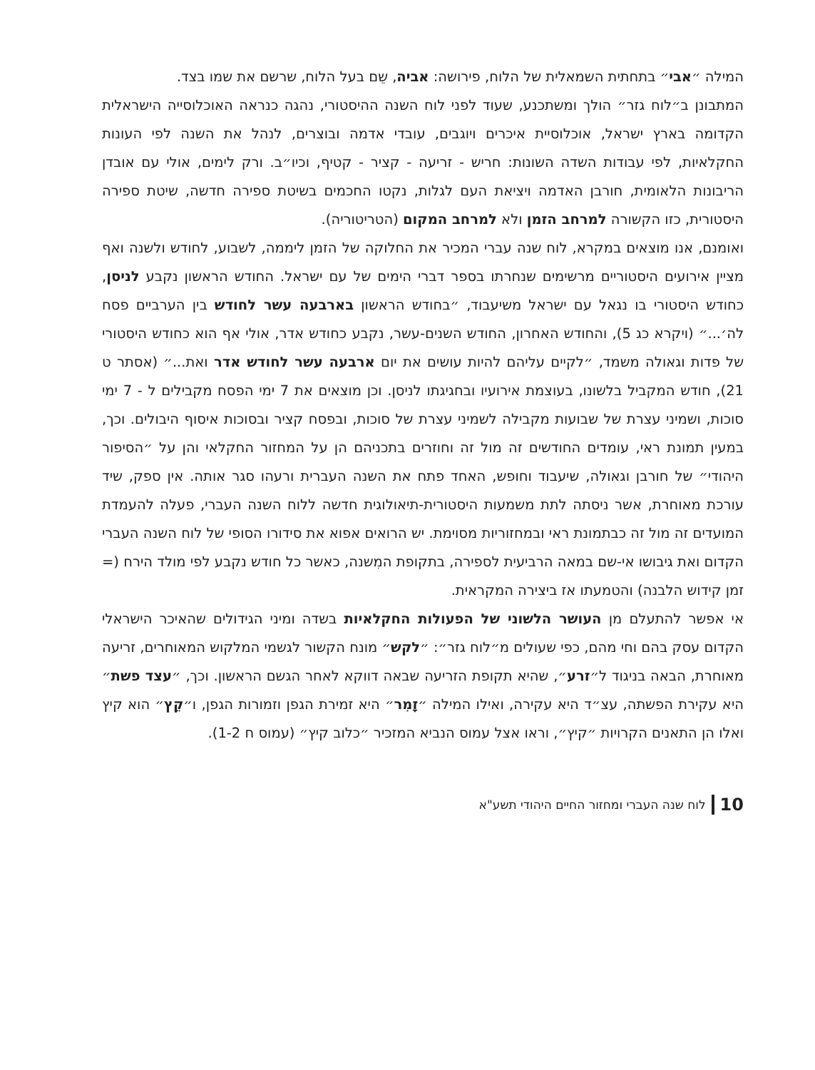המילה ״אבי״ בתחתית השמאלית של הלוח, פירושה: אביה, שֵם בעל הלוח, שרשם את שמו בצד.
המתבונן ב״לוח גזר״ הולך ומשתכנע, שעוד לפני לוח השנה ההיסטורי, נהגה כנראה האוכלוסייה הישראלית הקדומה בארץ ישראל, אוכלוסיית איכרים ויוגבים, עובדי אדמה ובוצרים, לנהל את השנה לפי העונות החקלאיות, לפי עבודות השדה השונות: חריש - זריעה - קציר - קטיף, וכיו״ב. ורק לימים, אולי עם אובדן הריבונות הלאומית, חורבן האדמה ויציאת העם לגלות, נקטו החכמים בשיטת ספירה חדשה, שיטת ספירה היסטורית, כזו הקשורה למרחב הזמן ולא למרחב המקום (הטריטוריה).
ואומנם, אנו מוצאים במקרא, לוח שנה עברי המכיר את החלוקה של הזמן ליממה, לשבוע, לחודש ולשנה ואף מציין אירועים היסטוריים מרשימים שנחרתו בספר דברי הימים של עם ישראל. החודש הראשון נקבע לניסן, כחודש היסטורי בו נגאל עם ישראל משיעבוד, ״בחודש הראשון בארבעה עשר לחודש בין הערביים פסח לה׳...״ (ויקרא כג 5), והחודש האחרון, החודש השנים-עשר, נקבע כחודש אדר, אולי אף הוא כחודש היסטורי של פדות וגאולה משמד, ״לקיים עליהם להיות עושים את יום ארבעה עשר לחודש אדר ואת...״ (אסתר ט 21), חודש המקביל בלשונו, בעוצמת אירועיו ובחגיגתו לניסן. וכן מוצאים את 7 ימי הפסח מקבילים ל - 7 ימי סוכות, ושמיני עצרת של שבועות מקבילה לשמיני עצרת של סוכות, ובפסח קציר ובסוכות איסוף היבולים. וכך, במעין תמונת ראי, עומדים החודשים זה מול זה וחוזרים בתכניהם הן על המחזור החקלאי והן על ״הסיפור היהודי״ של חורבן וגאולה, שיעבוד וחופש, האחד פתח את השנה העברית ורעהו סגר אותה. אין ספק, שיד עורכת מאוחרת, אשר ניסתה לתת משמעות היסטורית-תיאולוגית חדשה ללוח השנה העברי, פעלה להעמדת המועדים זה מול זה כבתמונת ראי ובמחזוריות מסוימת. יש הרואים אפוא את סידורו הסופי של לוח השנה העברי הקדום ואת גיבושו אי-שם במאה הרביעית לספירה, בתקופת המִשנה, כאשר כל חודש נקבע לפי מולד הירח (= זמן קידוש הלבנה) והטמעתו אז ביצירה המקראית.
אי אפשר להתעלם מן העושר הלשוני של הפעולות החקלאיות בשדה ומיני הגידולים שהאיכר הישראלי הקדום עסק בהם וחי מהם, כפי שעולים מ״לוח גזר״: ״לקש״ מונח הקשור לגשמי המלקוש המאוחרים, זריעה מאוחרת, הבאה בניגוד ל״זרע״, שהיא תקופת הזריעה שבאה דווקא לאחר הגשם הראשון. וכך, ״עצד פשת״ היא עקירת הפשתה, עצ״ד היא עקירה, ואילו המילה ״זָמִר״ היא זמירת הגפן וזמורות הגפן, ו״קֵץ״ הוא קיץ ואלו הן התאנים הקרויות ״קיץ״, וראו אצל עמוס הנביא המזכיר ״כלוב קיץ״ (עמוס ח 1-2).
10 לוח שנה העברי ומחזור החיים היהודי תשע"א